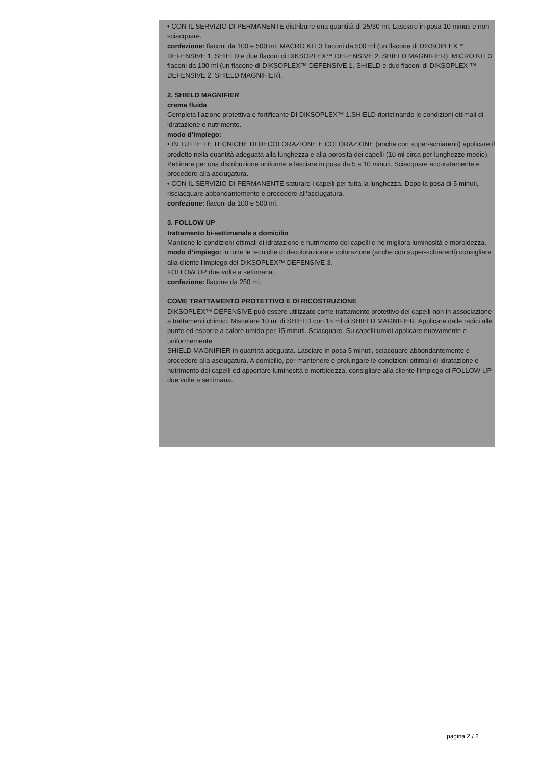• CON IL SERVIZIO DI PERMANENTE distribuire una quantità di 25/30 ml. Lasciare in posa 10 minuti e non sciacquare.
confezione: flaconi da 100 e 500 ml; MACRO KIT 3 flaconi da 500 ml (un flacone di DIKSOPLEX™ DEFENSIVE 1. SHIELD e due flaconi di DIKSOPLEX™ DEFENSIVE 2. SHIELD MAGNIFIER); MICRO KIT 3 flaconi da 100 ml (un flacone di DIKSOPLEX™ DEFENSIVE 1. SHIELD e due flaconi di DIKSOPLEX ™ DEFENSIVE 2. SHIELD MAGNIFIER).
2. SHIELD MAGNIFIER
crema fluida
Completa l’azione protettiva e fortificante DI DIKSOPLEX™ 1.SHIELD ripristinando le condizioni ottimali di idratazione e nutrimento.
modo d’impiego:
• IN TUTTE LE TECNICHE DI DECOLORAZIONE E COLORAZIONE (anche con super-schiarenti) applicare il prodotto nella quantità adeguata alla lunghezza e alla porosità dei capelli (10 ml circa per lunghezze medie). Pettinare per una distribuzione uniforme e lasciare in posa da 5 a 10 minuti. Sciacquare accuratamente e procedere alla asciugatura.
• CON IL SERVIZIO DI PERMANENTE saturare i capelli per tutta la lunghezza. Dopo la posa di 5 minuti, risciacquare abbondantemente e procedere all’asciugatura.
confezione: flaconi da 100 e 500 ml.
3. FOLLOW UP
trattamento bi-settimanale a domicilio
Mantiene le condizioni ottimali di idratazione e nutrimento dei capelli e ne migliora luminosità e morbidezza.
modo d’impiego: in tutte le tecniche di decolorazione e colorazione (anche con super-schiarenti) consigliare alla cliente l’impiego del DIKSOPLEX™ DEFENSIVE 3.
FOLLOW UP due volte a settimana.
confezione: flacone da 250 ml.
COME TRATTAMENTO PROTETTIVO E DI RICOSTRUZIONE
DIKSOPLEX™ DEFENSIVE può essere utilizzato come trattamento protettivo dei capelli non in associazione a trattamenti chimici. Miscelare 10 ml di SHIELD con 15 ml di SHIELD MAGNIFIER. Applicare dalle radici alle punte ed esporre a calore umido per 15 minuti. Sciacquare. Su capelli umidi applicare nuovamente e uniformemente
SHIELD MAGNIFIER in quantità adeguata. Lasciare in posa 5 minuti, sciacquare abbondantemente e procedere alla asciugatura. A domicilio, per mantenere e prolungare le condizioni ottimali di idratazione e nutrimento dei capelli ed apportare luminosità e morbidezza, consigliare alla cliente l’impiego di FOLLOW UP due volte a settimana.
pagina 2 / 2